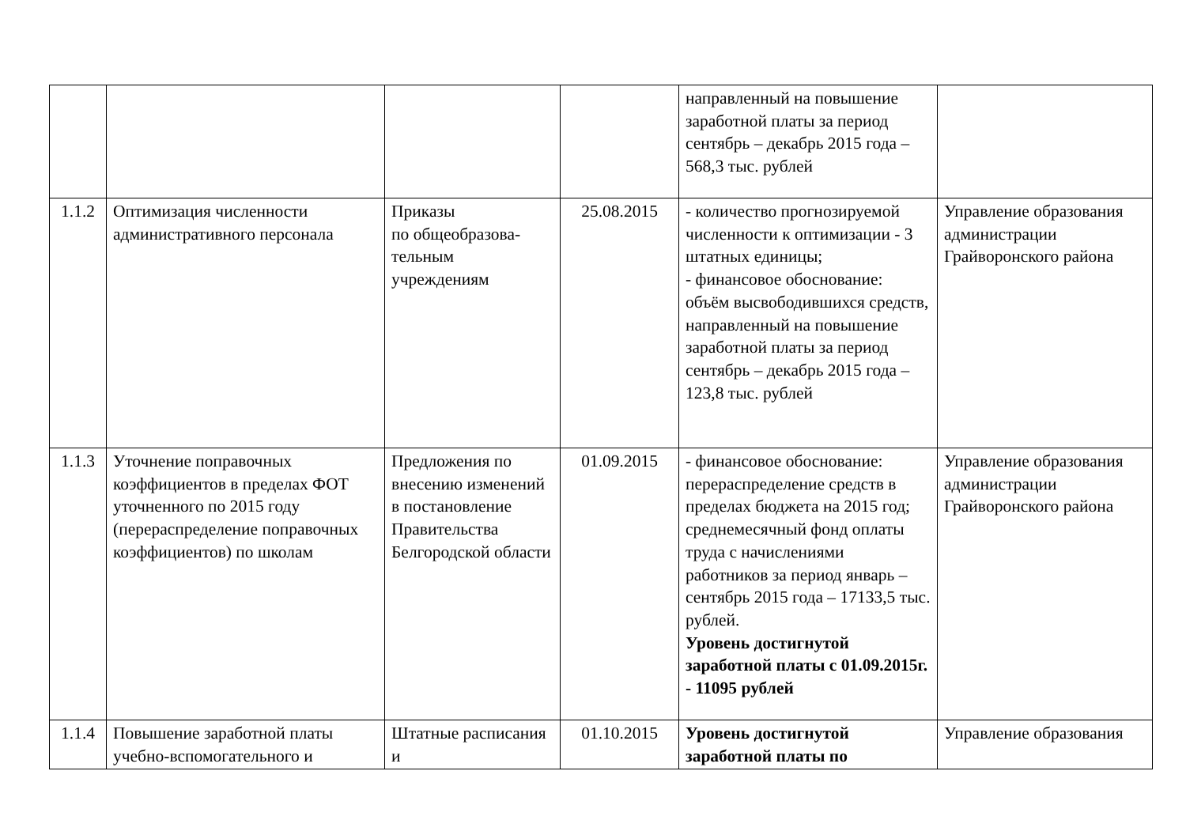| | | | | направленный на повышение заработной платы за период сентябрь – декабрь 2015 года – 568,3 тыс. рублей | |
| 1.1.2 | Оптимизация численности административного персонала | Приказы по общеобразова-тельным учреждениям | 25.08.2015 | - количество прогнозируемой численности к оптимизации - 3 штатных единицы; - финансовое обоснование: объём высвободившихся средств, направленный на повышение заработной платы за период сентябрь – декабрь 2015 года – 123,8 тыс. рублей | Управление образования администрации Грайворонского района |
| 1.1.3 | Уточнение поправочных коэффициентов в пределах ФОТ уточненного по 2015 году (перераспределение поправочных коэффициентов) по школам | Предложения по внесению изменений в постановление Правительства Белгородской области | 01.09.2015 | - финансовое обоснование: перераспределение средств в пределах бюджета на 2015 год; среднемесячный фонд оплаты труда с начислениями работников за период январь – сентябрь 2015 года – 17133,5 тыс. рублей. Уровень достигнутой заработной платы с 01.09.2015г. - 11095 рублей | Управление образования администрации Грайворонского района |
| 1.1.4 | Повышение заработной платы учебно-вспомогательного и | Штатные расписания и | 01.10.2015 | Уровень достигнутой заработной платы по | Управление образования |